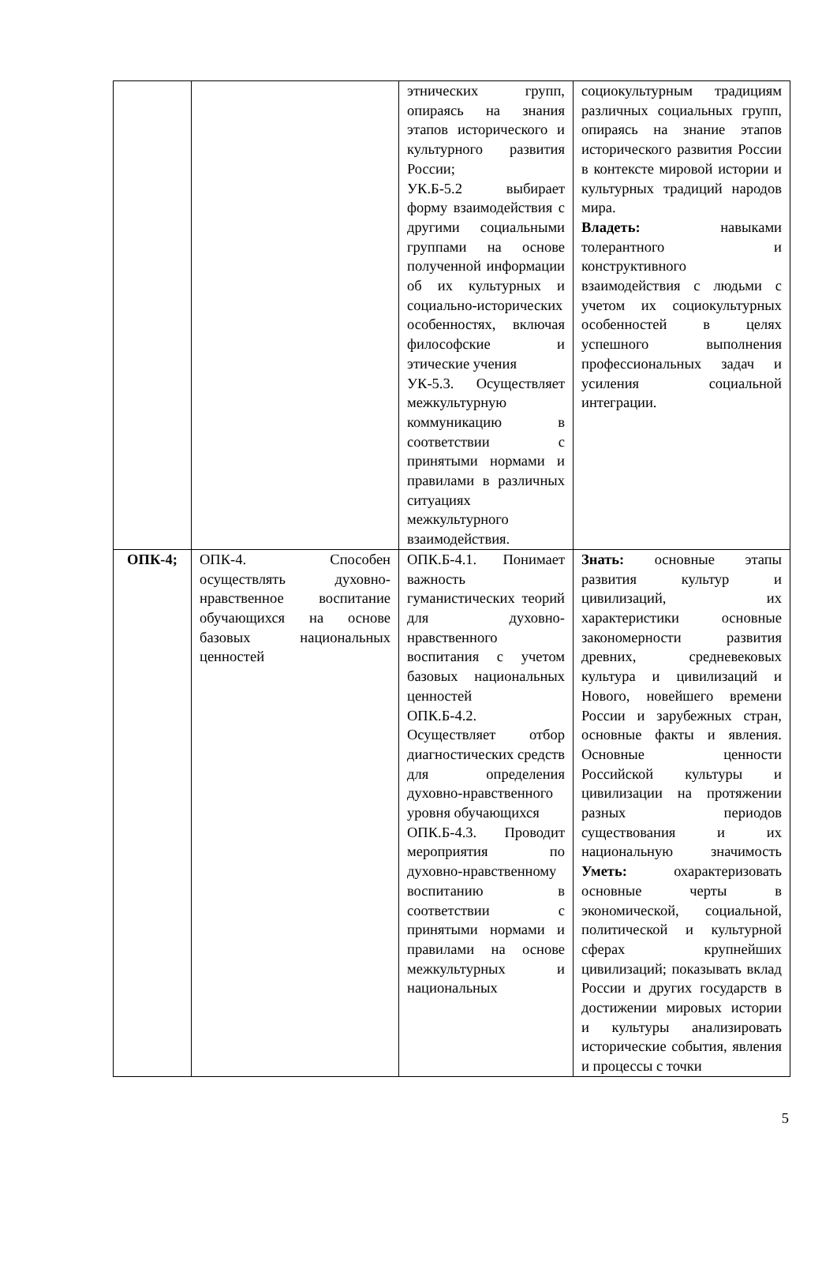| | | этнических групп, опираясь на знания этапов исторического и культурного развития России; УК.Б-5.2 выбирает форму взаимодействия с другими социальными группами на основе полученной информации об их культурных и социально-исторических особенностях, включая философские и этические учения УК-5.3. Осуществляет межкультурную коммуникацию в соответствии с принятыми нормами и правилами в различных ситуациях межкультурного взаимодействия. | социокультурным традициям различных социальных групп, опираясь на знание этапов исторического развития России в контексте мировой истории и культурных традиций народов мира. Владеть: навыками толерантного и конструктивного взаимодействия с людьми с учетом их социокультурных особенностей в целях успешного выполнения профессиональных задач и усиления социальной интеграции. |
| ОПК-4; | ОПК-4. Способен осуществлять духовно-нравственное воспитание обучающихся на основе базовых национальных ценностей | ОПК.Б-4.1. Понимает важность гуманистических теорий для духовно-нравственного воспитания с учетом базовых национальных ценностей ОПК.Б-4.2. Осуществляет отбор диагностических средств для определения духовно-нравственного уровня обучающихся ОПК.Б-4.3. Проводит мероприятия по духовно-нравственному воспитанию в соответствии с принятыми нормами и правилами на основе межкультурных и национальных | Знать: основные этапы развития культур и цивилизаций, их характеристики основные закономерности развития древних, средневековых культура и цивилизаций и Нового, новейшего времени России и зарубежных стран, основные факты и явления. Основные ценности Российской культуры и цивилизации на протяжении разных периодов существования и их национальную значимость Уметь: охарактеризовать основные черты в экономической, социальной, политической и культурной сферах крупнейших цивилизаций; показывать вклад России и других государств в достижении мировых истории и культуры анализировать исторические события, явления и процессы с точки |
5